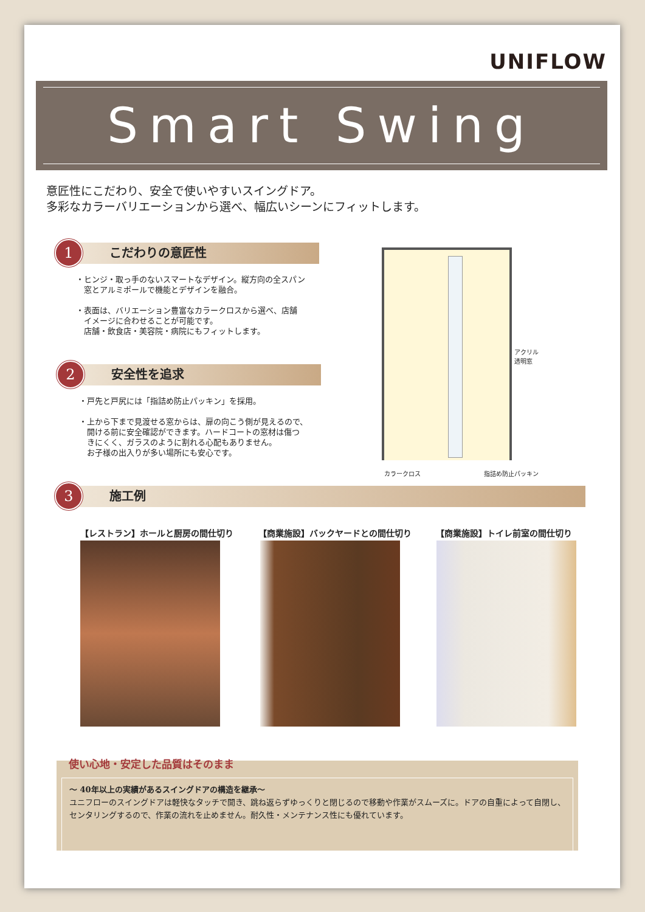UNIFLOW
Smart Swing
意匠性にこだわり、安全で使いやすいスイングドア。
多彩なカラーバリエーションから選べ、幅広いシーンにフィットします。
1 こだわりの意匠性
・ヒンジ・取っ手のないスマートなデザイン。縦方向の全スパン
　窓とアルミポールで機能とデザインを融合。
・表面は、バリエーション豊富なカラークロスから選べ、店舗
　イメージに合わせることが可能です。
　店舗・飲食店・美容院・病院にもフィットします。
2 安全性を追求
・戸先と戸尻には「指詰め防止パッキン」を採用。
・上から下まで見渡せる窓からは、扉の向こう側が見えるので、
　開ける前に安全確認ができます。ハードコートの窓材は傷つ
　きにくく、ガラスのように割れる心配もありません。
　お子様の出入りが多い場所にも安心です。
アクリル
透明窓
カラークロス 指詰め防止パッキン
3 施工例
【レストラン】ホールと厨房の間仕切り 【商業施設】バックヤードとの間仕切り 【商業施設】トイレ前室の間仕切り
使い心地・安定した品質はそのまま
〜 40年以上の実績があるスイングドアの構造を継承〜
ユニフローのスイングドアは軽快なタッチで開き、跳ね返らずゆっくりと閉じるので移動や作業がスムーズに。ドアの自重によって自閉し、センタリングするので、作業の流れを止めません。耐久性・メンテナンス性にも優れています。